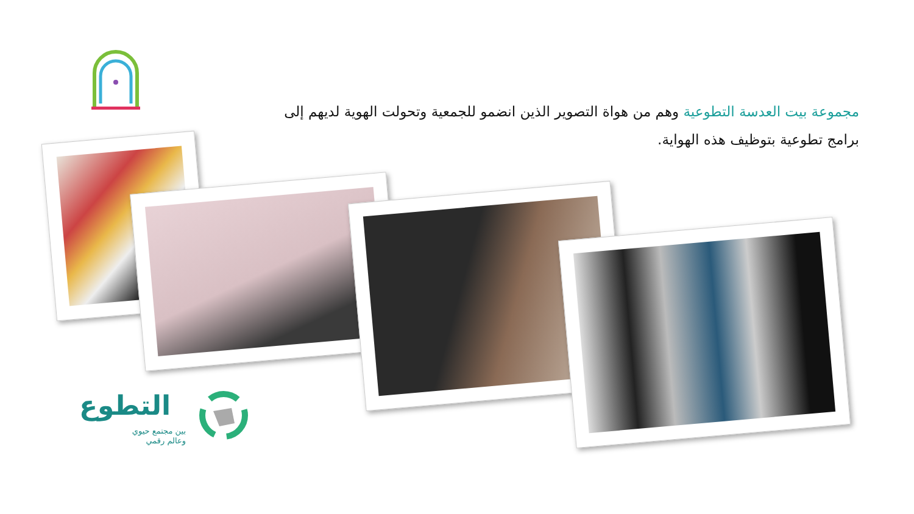مجموعة بيت العدسة التطوعية وهم من هواة التصوير الذين انضمو للجمعية وتحولت الهوية لديهم إلى برامج تطوعية بتوظيف هذه الهواية.
التطوع
بين مجتمع حيوي
وعالم رقمي